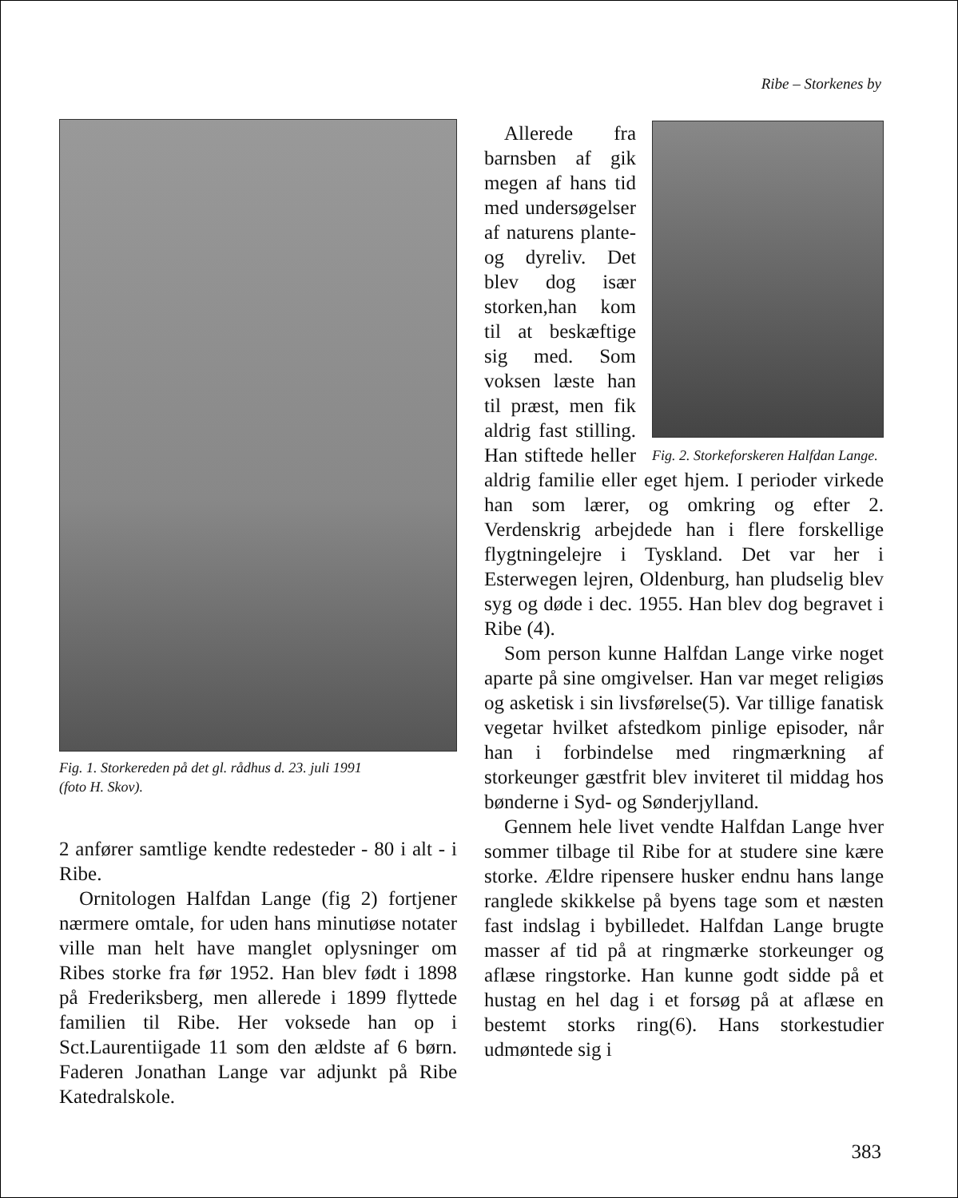Ribe – Storkenes by
Fig. 1. Storkereden på det gl. rådhus d. 23. juli 1991
(foto H. Skov).
2 anfører samtlige kendte redesteder - 80 i alt - i Ribe.
Ornitologen Halfdan Lange (fig 2) fortjener nærmere omtale, for uden hans minutiøse notater ville man helt have manglet oplysninger om Ribes storke fra før 1952. Han blev født i 1898 på Frederiksberg, men allerede i 1899 flyttede familien til Ribe. Her voksede han op i Sct.Laurentiigade 11 som den ældste af 6 børn. Faderen Jonathan Lange var adjunkt på Ribe Katedralskole.
Fig. 2. Storkeforskeren Halfdan Lange.
Allerede fra barnsben af gik megen af hans tid med undersøgelser af naturens plante- og dyreliv. Det blev dog især storken,han kom til at beskæftige sig med. Som voksen læste han til præst, men fik aldrig fast stilling. Han stiftede heller aldrig familie eller eget hjem. I perioder virkede han som lærer, og omkring og efter 2. Verdenskrig arbejdede han i flere forskellige flygtningelejre i Tyskland. Det var her i Esterwegen lejren, Oldenburg, han pludselig blev syg og døde i dec. 1955. Han blev dog begravet i Ribe (4).
Som person kunne Halfdan Lange virke noget aparte på sine omgivelser. Han var meget religiøs og asketisk i sin livsførelse(5). Var tillige fanatisk vegetar hvilket afstedkom pinlige episoder, når han i forbindelse med ringmærkning af storkeunger gæstfrit blev inviteret til middag hos bønderne i Syd- og Sønderjylland.
Gennem hele livet vendte Halfdan Lange hver sommer tilbage til Ribe for at studere sine kære storke. Ældre ripensere husker endnu hans lange ranglede skikkelse på byens tage som et næsten fast indslag i bybilledet. Halfdan Lange brugte masser af tid på at ringmærke storkeunger og aflæse ringstorke. Han kunne godt sidde på et hustag en hel dag i et forsøg på at aflæse en bestemt storks ring(6). Hans storkestudier udmøntede sig i
383